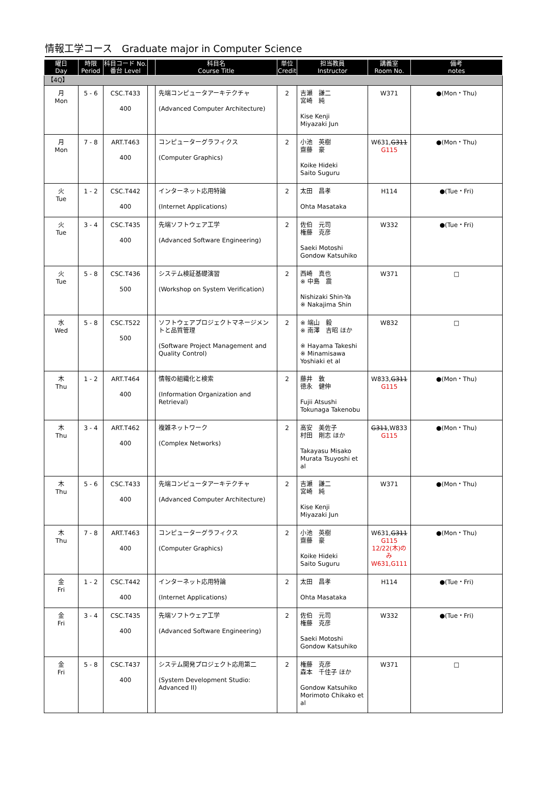情報工学コース　Graduate major in Computer Science
| 曜日 Day | 時限 Period | 科目コード No. 番台 Level | | 科目名 Course Title | 単位 Credit | 担当教員 Instructor | 講義室 Room No. | 備考 notes |
| --- | --- | --- | --- | --- | --- | --- | --- | --- |
| 【4Q】 | | | | | | | | |
| 月 Mon | 5 - 6 | CSC.T433 400 | | 先端コンピュータアーキテクチャ (Advanced Computer Architecture) | 2 | 吉瀬 謙二 宮崎 純 Kise Kenji Miyazaki Jun | W371 | ●(Mon・Thu) |
| 月 Mon | 7 - 8 | ART.T463 400 | | コンピューターグラフィクス (Computer Graphics) | 2 | 小池 英樹 齋藤 豪 Koike Hideki Saito Suguru | W631, G311 G115 | ●(Mon・Thu) |
| 火 Tue | 1 - 2 | CSC.T442 400 | | インターネット応用特論 (Internet Applications) | 2 | 太田 昌孝 Ohta Masataka | H114 | ●(Tue・Fri) |
| 火 Tue | 3 - 4 | CSC.T435 400 | | 先端ソフトウェア工学 (Advanced Software Engineering) | 2 | 佐伯 元司 権藤 克彦 Saeki Motoshi Gondow Katsuhiko | W332 | ●(Tue・Fri) |
| 火 Tue | 5 - 8 | CSC.T436 500 | | システム検証基礎演習 (Workshop on System Verification) | 2 | 西崎 真也 ※ 中島 震 Nishizaki Shin-Ya ※ Nakajima Shin | W371 | □ |
| 水 Wed | 5 - 8 | CSC.T522 500 | | ソフトウェアプロジェクトマネージメントと品質管理 (Software Project Management and Quality Control) | 2 | ※ 端山 毅 ※ 南澤 吉昭 ほか ※ Hayama Takeshi ※ Minamisawa Yoshiaki et al | W832 | □ |
| 木 Thu | 1 - 2 | ART.T464 400 | | 情報の組織化と検索 (Information Organization and Retrieval) | 2 | 藤井 敦 徳永 健伸 Fujii Atsushi Tokunaga Takenobu | W833, G311 G115 | ●(Mon・Thu) |
| 木 Thu | 3 - 4 | ART.T462 400 | | 複雑ネットワーク (Complex Networks) | 2 | 高安 美佐子 村田 剛志 ほか Takayasu Misako Murata Tsuyoshi et al | G311 ,W833 G115 | ●(Mon・Thu) |
| 木 Thu | 5 - 6 | CSC.T433 400 | | 先端コンピュータアーキテクチャ (Advanced Computer Architecture) | 2 | 吉瀬 謙二 宮崎 純 Kise Kenji Miyazaki Jun | W371 | ●(Mon・Thu) |
| 木 Thu | 7 - 8 | ART.T463 400 | | コンピューターグラフィクス (Computer Graphics) | 2 | 小池 英樹 齋藤 豪 Koike Hideki Saito Suguru | W631, G311 G115 12/22(木)のみ W631,G111 | ●(Mon・Thu) |
| 金 Fri | 1 - 2 | CSC.T442 400 | | インターネット応用特論 (Internet Applications) | 2 | 太田 昌孝 Ohta Masataka | H114 | ●(Tue・Fri) |
| 金 Fri | 3 - 4 | CSC.T435 400 | | 先端ソフトウェア工学 (Advanced Software Engineering) | 2 | 佐伯 元司 権藤 克彦 Saeki Motoshi Gondow Katsuhiko | W332 | ●(Tue・Fri) |
| 金 Fri | 5 - 8 | CSC.T437 400 | | システム開発プロジェクト応用第二 (System Development Studio: Advanced II) | 2 | 権藤 克彦 森本 千佳子 ほか Gondow Katsuhiko Morimoto Chikako et al | W371 | □ |